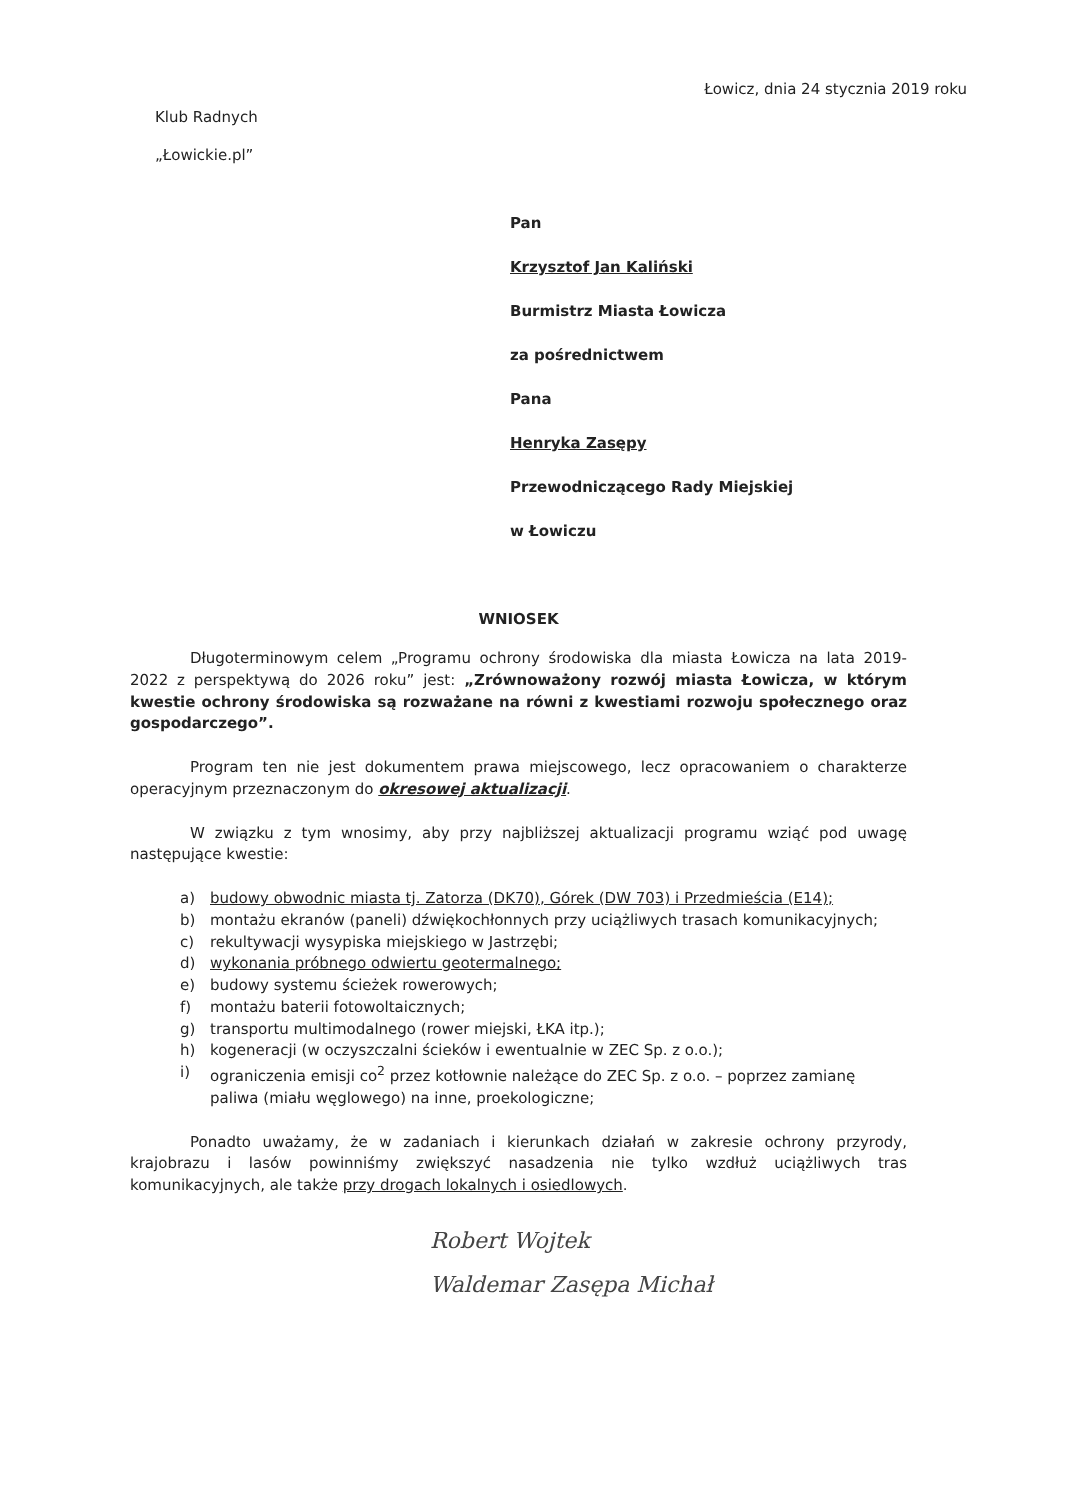Łowicz, dnia 24 stycznia 2019 roku
Klub Radnych
„Łowickie.pl”
Pan
Krzysztof Jan Kaliński
Burmistrz Miasta Łowicza
za pośrednictwem
Pana
Henryka Zasępy
Przewodniczącego Rady Miejskiej
w Łowiczu
WNIOSEK
Długoterminowym celem „Programu ochrony środowiska dla miasta Łowicza na lata 2019-2022 z perspektywą do 2026 roku” jest: „Zrównoważony rozwój miasta Łowicza, w którym kwestie ochrony środowiska są rozważane na równi z kwestiami rozwoju społecznego oraz gospodarczego”.
Program ten nie jest dokumentem prawa miejscowego, lecz opracowaniem o charakterze operacyjnym przeznaczonym do okresowej aktualizacji.
W związku z tym wnosimy, aby przy najbliższej aktualizacji programu wziąć pod uwagę następujące kwestie:
a) budowy obwodnic miasta tj. Zatorza (DK70), Górek (DW 703) i Przedmieścia (E14);
b) montażu ekranów (paneli) dźwiękochłonnych przy uciążliwych trasach komunikacyjnych;
c) rekultywacji wysypiska miejskiego w Jastrzębi;
d) wykonania próbnego odwiertu geotermalnego;
e) budowy systemu ścieżek rowerowych;
f) montażu baterii fotowoltaicznych;
g) transportu multimodalnego (rower miejski, ŁKA itp.);
h) kogeneracji (w oczyszczalni ścieków i ewentualnie w ZEC Sp. z o.o.);
i) ograniczenia emisji co<sup>2</sup> przez kotłownie należące do ZEC Sp. z o.o. – poprzez zamianę paliwa (miału węglowego) na inne, proekologiczne;
Ponadto uważamy, że w zadaniach i kierunkach działań w zakresie ochrony przyrody, krajobrazu i lasów powinniśmy zwiększyć nasadzenia nie tylko wzdłuż uciążliwych tras komunikacyjnych, ale także przy drogach lokalnych i osiedlowych.
Robert Wojtek
Waldemar Zasępa Michał